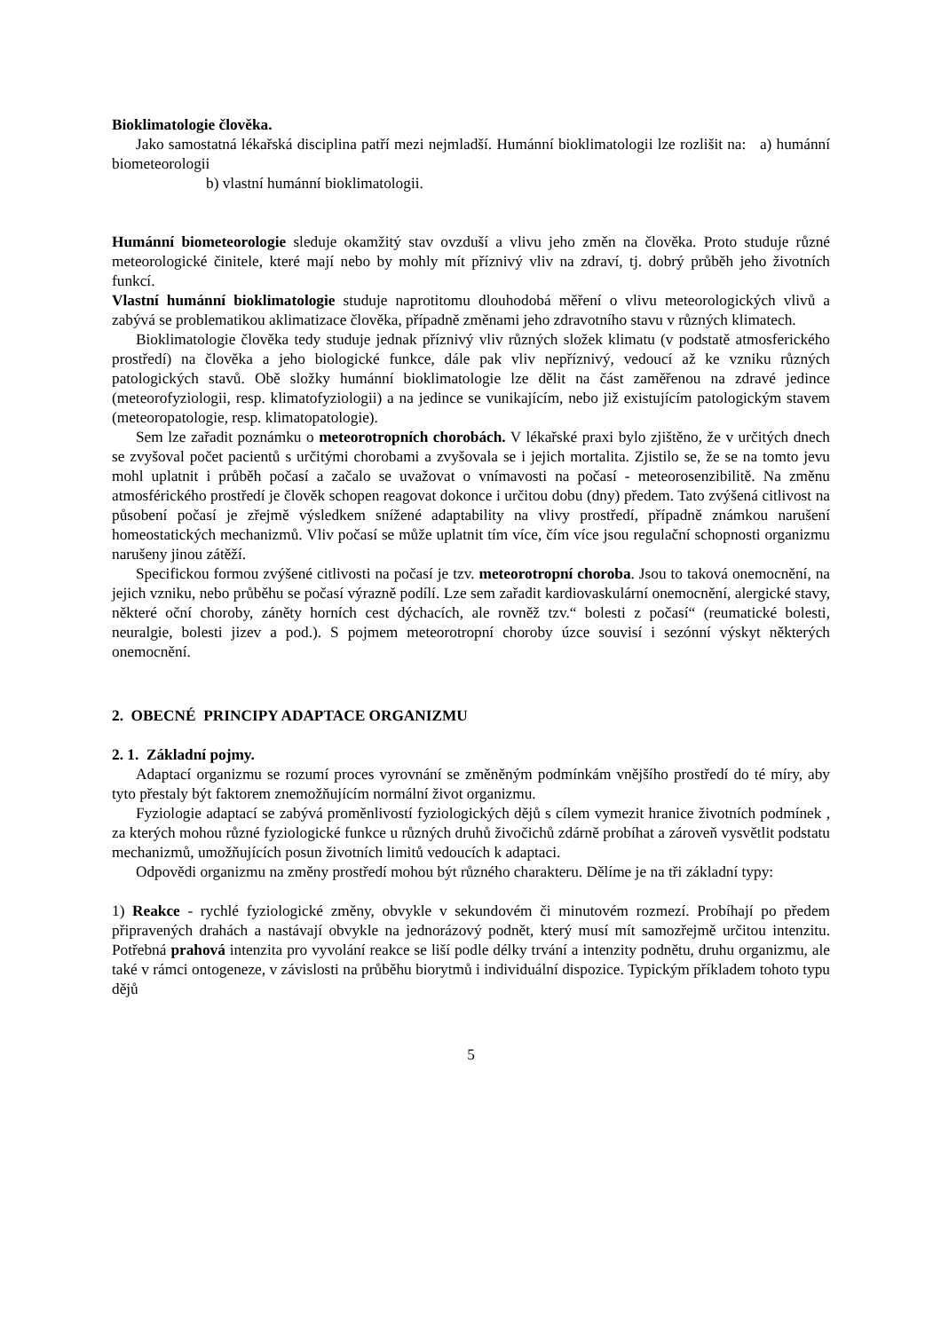Bioklimatologie člověka.
Jako samostatná lékařská disciplina patří mezi nejmladší. Humánní bioklimatologii lze rozlišit na: a) humánní biometeorologii
b) vlastní humánní bioklimatologii.
Humánní biometeorologie sleduje okamžitý stav ovzduší a vlivu jeho změn na člověka. Proto studuje různé meteorologické činitele, které mají nebo by mohly mít příznivý vliv na zdraví, tj. dobrý průběh jeho životních funkcí.
Vlastní humánní bioklimatologie studuje naprotitomu dlouhodobá měření o vlivu meteorologických vlivů a zabývá se problematikou aklimatizace člověka, případně změnami jeho zdravotního stavu v různých klimatech.
Bioklimatologie člověka tedy studuje jednak příznivý vliv různých složek klimatu (v podstatě atmosferického prostředí) na člověka a jeho biologické funkce, dále pak vliv nepříznivý, vedoucí až ke vzniku různých patologických stavů. Obě složky humánní bioklimatologie lze dělit na část zaměřenou na zdravé jedince (meteorofyziologii, resp. klimatofyziologii) a na jedince se vunikajícím, nebo již existujícím patologickým stavem (meteoropatologie, resp. klimatopatologie).
Sem lze zařadit poznámku o meteorotropních chorobách. V lékařské praxi bylo zjištěno, že v určitých dnech se zvyšoval počet pacientů s určitými chorobami a zvyšovala se i jejich mortalita. Zjistilo se, že se na tomto jevu mohl uplatnit i průběh počasí a začalo se uvažovat o vnímavosti na počasí - meteorosenzibilitě. Na změnu atmosférického prostředí je člověk schopen reagovat dokonce i určitou dobu (dny) předem. Tato zvýšená citlivost na působení počasí je zřejmě výsledkem snížené adaptability na vlivy prostředí, případně známkou narušení homeostatických mechanizmů. Vliv počasí se může uplatnit tím více, čím více jsou regulační schopnosti organizmu narušeny jinou zátěží.
Specifickou formou zvýšené citlivosti na počasí je tzv. meteorotropní choroba. Jsou to taková onemocnění, na jejich vzniku, nebo průběhu se počasí výrazně podílí. Lze sem zařadit kardiovaskulární onemocnění, alergické stavy, některé oční choroby, záněty horních cest dýchacích, ale rovněž tzv.“ bolesti z počasí“ (reumatické bolesti, neuralgie, bolesti jizev a pod.). S pojmem meteorotropní choroby úzce souvisí i sezónní výskyt některých onemocnění.
2. OBECNÉ PRINCIPY ADAPTACE ORGANIZMU
2. 1. Základní pojmy.
Adaptací organizmu se rozumí proces vyrovnání se změněným podmínkám vnějšího prostředí do té míry, aby tyto přestaly být faktorem znemožňujícím normální život organizmu.
Fyziologie adaptací se zabývá proměnlivostí fyziologických dějů s cílem vymezit hranice životních podmínek , za kterých mohou různé fyziologické funkce u různých druhů živočichů zdárně probíhat a zároveň vysvětlit podstatu mechanizmů, umožňujících posun životních limitů vedoucích k adaptaci.
Odpovědi organizmu na změny prostředí mohou být různého charakteru. Dělíme je na tři základní typy:
1) Reakce - rychlé fyziologické změny, obvykle v sekundovém či minutovém rozmezí. Probíhají po předem připravených drahách a nastávají obvykle na jednorázový podnět, který musí mít samozřejmě určitou intenzitu. Potřebná prahová intenzita pro vyvolání reakce se liší podle délky trvání a intenzity podnětu, druhu organizmu, ale také v rámci ontogeneze, v závislosti na průběhu biorytmů i individuální dispozice. Typickým příkladem tohoto typu dějů
5